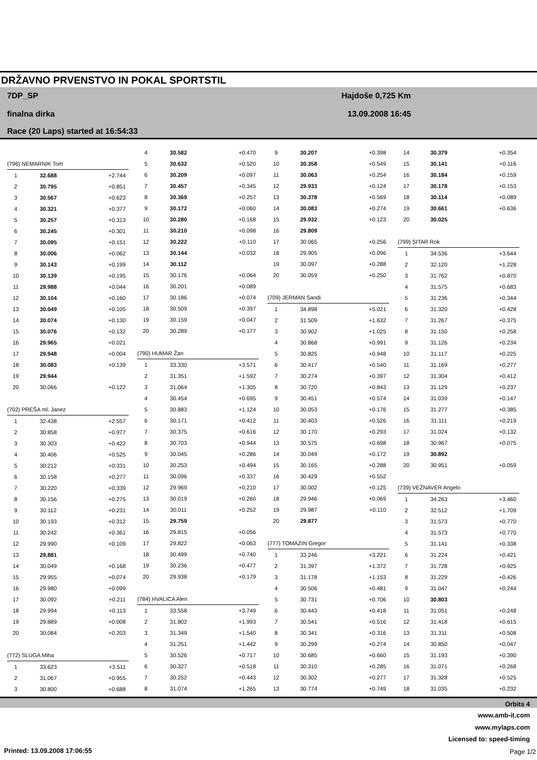DRŽAVNO PRVENSTVO IN POKAL SPORTSTIL
7DP_SP
finalna dirka
Race (20 Laps) started at 16:54:33
Hajdoše 0,725 Km
13.09.2008 16:45
| (796) NEMARNIK Tom | | |
| 1 | 32.688 | +2.744 |
| 2 | 30.795 | +0.851 |
| 3 | 30.567 | +0.623 |
| 4 | 30.321 | +0.377 |
| 5 | 30.257 | +0.313 |
| 6 | 30.245 | +0.301 |
| 7 | 30.095 | +0.151 |
| 8 | 30.006 | +0.062 |
| 9 | 30.143 | +0.199 |
| 10 | 30.139 | +0.195 |
| 11 | 29.988 | +0.044 |
| 12 | 30.104 | +0.160 |
| 13 | 30.049 | +0.105 |
| 14 | 30.074 | +0.130 |
| 15 | 30.076 | +0.132 |
| 16 | 29.965 | +0.021 |
| 17 | 29.948 | +0.004 |
| 18 | 30.083 | +0.139 |
| 19 | 29.944 | |
| 20 | 30.066 | +0.122 |
| (702) PREŠA ml. Janez | | |
| 1 | 32.438 | +2.557 |
| 2 | 30.858 | +0.977 |
| 3 | 30.303 | +0.422 |
| 4 | 30.406 | +0.525 |
| 5 | 30.212 | +0.331 |
| 6 | 30.158 | +0.277 |
| 7 | 30.220 | +0.339 |
| 8 | 30.156 | +0.275 |
| 9 | 30.112 | +0.231 |
| 10 | 30.193 | +0.312 |
| 11 | 30.242 | +0.361 |
| 12 | 29.990 | +0.109 |
| 13 | 29.881 | |
| 14 | 30.049 | +0.168 |
| 15 | 29.955 | +0.074 |
| 16 | 29.980 | +0.099 |
| 17 | 30.092 | +0.211 |
| 18 | 29.994 | +0.113 |
| 19 | 29.889 | +0.008 |
| 20 | 30.084 | +0.203 |
| (772) SLUGA Miha | | |
| 1 | 33.623 | +3.511 |
| 2 | 31.067 | +0.955 |
| 3 | 30.800 | +0.688 |
| 4 | 30.582 | +0.470 |
| 5 | 30.632 | +0.520 |
| 6 | 30.209 | +0.097 |
| 7 | 30.457 | +0.345 |
| 8 | 30.369 | +0.257 |
| 9 | 30.172 | +0.060 |
| 10 | 30.280 | +0.168 |
| 11 | 30.210 | +0.098 |
| 12 | 30.222 | +0.110 |
| 13 | 30.144 | +0.032 |
| 14 | 30.112 | |
| 15 | 30.176 | +0.064 |
| 16 | 30.201 | +0.089 |
| 17 | 30.186 | +0.074 |
| 18 | 30.509 | +0.397 |
| 19 | 30.159 | +0.047 |
| 20 | 30.289 | +0.177 |
| (790) HUMAR Žan | | |
| 1 | 33.330 | +3.571 |
| 2 | 31.351 | +1.592 |
| 3 | 31.064 | +1.305 |
| 4 | 30.454 | +0.695 |
| 5 | 30.883 | +1.124 |
| 6 | 30.171 | +0.412 |
| 7 | 30.375 | +0.616 |
| 8 | 30.703 | +0.944 |
| 9 | 30.045 | +0.286 |
| 10 | 30.253 | +0.494 |
| 11 | 30.096 | +0.337 |
| 12 | 29.969 | +0.210 |
| 13 | 30.019 | +0.260 |
| 14 | 30.011 | +0.252 |
| 15 | 29.759 | |
| 16 | 29.815 | +0.056 |
| 17 | 29.822 | +0.063 |
| 18 | 30.499 | +0.740 |
| 19 | 30.236 | +0.477 |
| 20 | 29.938 | +0.179 |
| (784) HVALICA Alen | | |
| 1 | 33.558 | +3.749 |
| 2 | 31.802 | +1.993 |
| 3 | 31.349 | +1.540 |
| 4 | 31.251 | +1.442 |
| 5 | 30.526 | +0.717 |
| 6 | 30.327 | +0.518 |
| 7 | 30.252 | +0.443 |
| 8 | 31.074 | +1.265 |
| 9 | 30.207 | +0.398 |
| 10 | 30.358 | +0.549 |
| 11 | 30.063 | +0.254 |
| 12 | 29.933 | +0.124 |
| 13 | 30.378 | +0.569 |
| 14 | 30.083 | +0.274 |
| 15 | 29.932 | +0.123 |
| 16 | 29.809 | |
| 17 | 30.065 | +0.256 |
| 18 | 29.905 | +0.096 |
| 19 | 30.097 | +0.288 |
| 20 | 30.059 | +0.250 |
| (709) JERMAN Sandi | | |
| 1 | 34.898 | +5.021 |
| 2 | 31.509 | +1.632 |
| 3 | 30.902 | +1.025 |
| 4 | 30.868 | +0.991 |
| 5 | 30.825 | +0.948 |
| 6 | 30.417 | +0.540 |
| 7 | 30.274 | +0.397 |
| 8 | 30.720 | +0.843 |
| 9 | 30.451 | +0.574 |
| 10 | 30.053 | +0.176 |
| 11 | 30.403 | +0.526 |
| 12 | 30.170 | +0.293 |
| 13 | 30.575 | +0.698 |
| 14 | 30.049 | +0.172 |
| 15 | 30.165 | +0.288 |
| 16 | 30.429 | +0.552 |
| 17 | 30.002 | +0.125 |
| 18 | 29.946 | +0.069 |
| 19 | 29.987 | +0.110 |
| 20 | 29.877 | |
| (777) TOMAZIN Gregor | | |
| 1 | 33.246 | +3.221 |
| 2 | 31.397 | +1.372 |
| 3 | 31.178 | +1.153 |
| 4 | 30.506 | +0.481 |
| 5 | 30.731 | +0.706 |
| 6 | 30.443 | +0.418 |
| 7 | 30.541 | +0.516 |
| 8 | 30.341 | +0.316 |
| 9 | 30.299 | +0.274 |
| 10 | 30.685 | +0.660 |
| 11 | 30.310 | +0.285 |
| 12 | 30.302 | +0.277 |
| 13 | 30.774 | +0.749 |
| 14 | 30.379 | +0.354 |
| 15 | 30.141 | +0.116 |
| 16 | 30.184 | +0.159 |
| 17 | 30.178 | +0.153 |
| 18 | 30.114 | +0.089 |
| 19 | 30.661 | +0.636 |
| 20 | 30.025 | |
| (799) SITAR Rok | | |
| 1 | 34.536 | +3.644 |
| 2 | 32.120 | +1.228 |
| 3 | 31.762 | +0.870 |
| 4 | 31.575 | +0.683 |
| 5 | 31.236 | +0.344 |
| 6 | 31.320 | +0.428 |
| 7 | 31.267 | +0.375 |
| 8 | 31.150 | +0.258 |
| 9 | 31.126 | +0.234 |
| 10 | 31.117 | +0.225 |
| 11 | 31.169 | +0.277 |
| 12 | 31.304 | +0.412 |
| 13 | 31.129 | +0.237 |
| 14 | 31.039 | +0.147 |
| 15 | 31.277 | +0.385 |
| 16 | 31.111 | +0.219 |
| 17 | 31.024 | +0.132 |
| 18 | 30.967 | +0.075 |
| 19 | 30.892 | |
| 20 | 30.951 | +0.059 |
| (739) VEŽNAVER Angelo | | |
| 1 | 34.263 | +3.460 |
| 2 | 32.512 | +1.709 |
| 3 | 31.573 | +0.770 |
| 4 | 31.573 | +0.770 |
| 5 | 31.141 | +0.338 |
| 6 | 31.224 | +0.421 |
| 7 | 31.728 | +0.925 |
| 8 | 31.229 | +0.426 |
| 9 | 31.047 | +0.244 |
| 10 | 30.803 | |
| 11 | 31.051 | +0.248 |
| 12 | 31.418 | +0.615 |
| 13 | 31.311 | +0.508 |
| 14 | 30.850 | +0.047 |
| 15 | 31.193 | +0.390 |
| 16 | 31.071 | +0.268 |
| 17 | 31.328 | +0.525 |
| 18 | 31.035 | +0.232 |
Orbits 4
www.amb-it.com
www.mylaps.com
Licensed to: speed-timing
Printed: 13.09.2008 17:06:55 Page 1/2